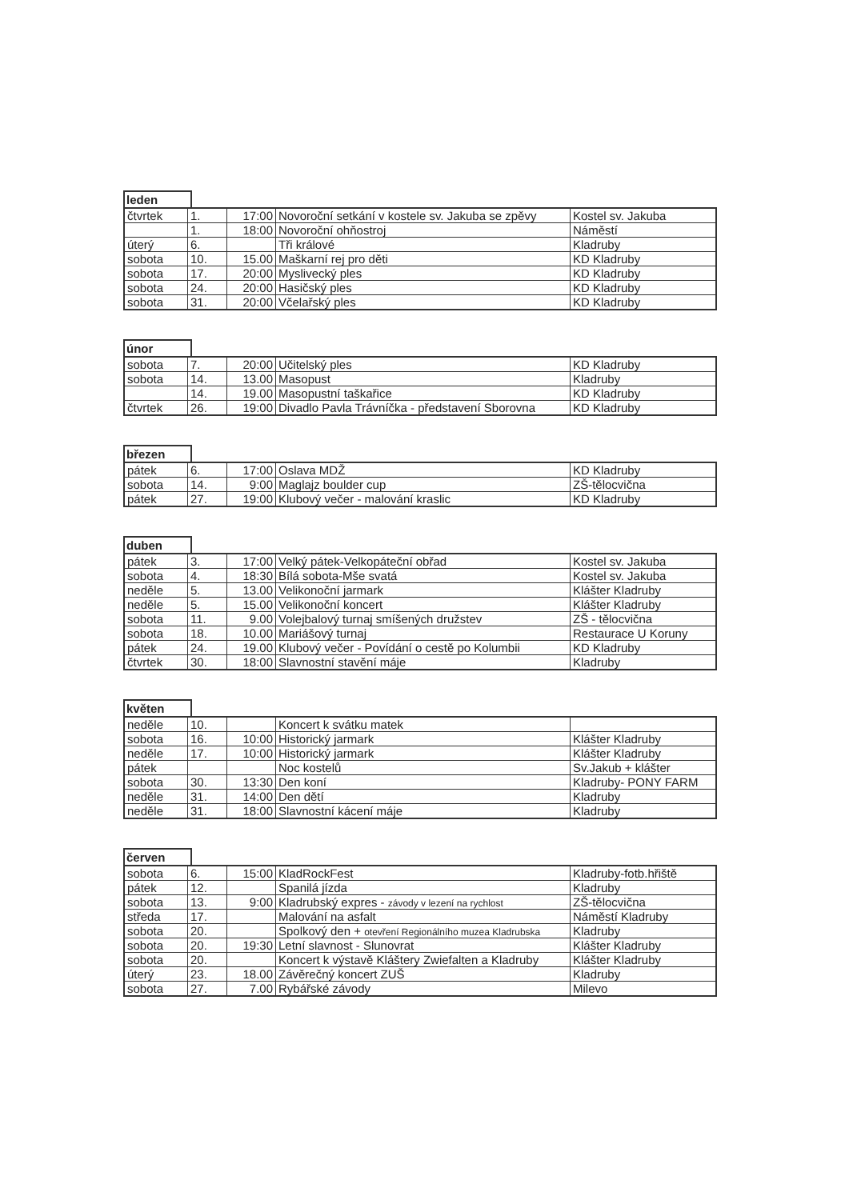leden
| čtvrtek | 1. | 17:00 | Novoroční setkání v kostele sv. Jakuba se zpěvy | Kostel sv. Jakuba |
| | 1. | 18:00 | Novoroční ohňostroj | Náměstí |
| úterý | 6. | | Tři králové | Kladruby |
| sobota | 10. | 15.00 | Maškarní rej pro děti | KD Kladruby |
| sobota | 17. | 20:00 | Myslivecký ples | KD Kladruby |
| sobota | 24. | 20:00 | Hasičský ples | KD Kladruby |
| sobota | 31. | 20:00 | Včelařský ples | KD Kladruby |
únor
| sobota | 7. | 20:00 | Učitelský ples | KD Kladruby |
| sobota | 14. | 13.00 | Masopust | Kladruby |
| | 14. | 19.00 | Masopustní taškařice | KD Kladruby |
| čtvrtek | 26. | 19:00 | Divadlo Pavla Trávníčka - představení Sborovna | KD Kladruby |
březen
| pátek | 6. | 17:00 | Oslava MDŽ | KD Kladruby |
| sobota | 14. | 9:00 | Maglajz boulder cup | ZŠ-tělocvična |
| pátek | 27. | 19:00 | Klubový večer - malování kraslic | KD Kladruby |
duben
| pátek | 3. | 17:00 | Velký pátek-Velkopáteční obřad | Kostel sv. Jakuba |
| sobota | 4. | 18:30 | Bílá sobota-Mše svatá | Kostel sv. Jakuba |
| neděle | 5. | 13.00 | Velikonoční jarmark | Klášter Kladruby |
| neděle | 5. | 15.00 | Velikonoční koncert | Klášter Kladruby |
| sobota | 11. | 9.00 | Volejbalový turnaj smíšených družstev | ZŠ - tělocvična |
| sobota | 18. | 10.00 | Mariášový turnaj | Restaurace U Koruny |
| pátek | 24. | 19.00 | Klubový večer - Povídání o cestě po Kolumbii | KD Kladruby |
| čtvrtek | 30. | 18:00 | Slavnostní stavění máje | Kladruby |
květen
| neděle | 10. | | Koncert k svátku matek | |
| sobota | 16. | 10:00 | Historický jarmark | Klášter Kladruby |
| neděle | 17. | 10:00 | Historický jarmark | Klášter Kladruby |
| pátek | | | Noc kostelů | Sv.Jakub + klášter |
| sobota | 30. | 13:30 | Den koní | Kladruby- PONY FARM |
| neděle | 31. | 14:00 | Den dětí | Kladruby |
| neděle | 31. | 18:00 | Slavnostní kácení máje | Kladruby |
červen
| sobota | 6. | 15:00 | KladRockFest | Kladruby-fotb.hřiště |
| pátek | 12. | | Spanilá jízda | Kladruby |
| sobota | 13. | 9:00 | Kladrubský expres - závody v lezení na rychlost | ZŠ-tělocvična |
| středa | 17. | | Malování na asfalt | Náměstí Kladruby |
| sobota | 20. | | Spolkový den + otevření Regionálního muzea Kladrubska | Kladruby |
| sobota | 20. | 19:30 | Letní slavnost - Slunovrat | Klášter Kladruby |
| sobota | 20. | | Koncert k výstavě Kláštery Zwiefalten a Kladruby | Klášter Kladruby |
| úterý | 23. | 18.00 | Závěrečný koncert ZUŠ | Kladruby |
| sobota | 27. | 7.00 | Rybářské závody | Milevo |